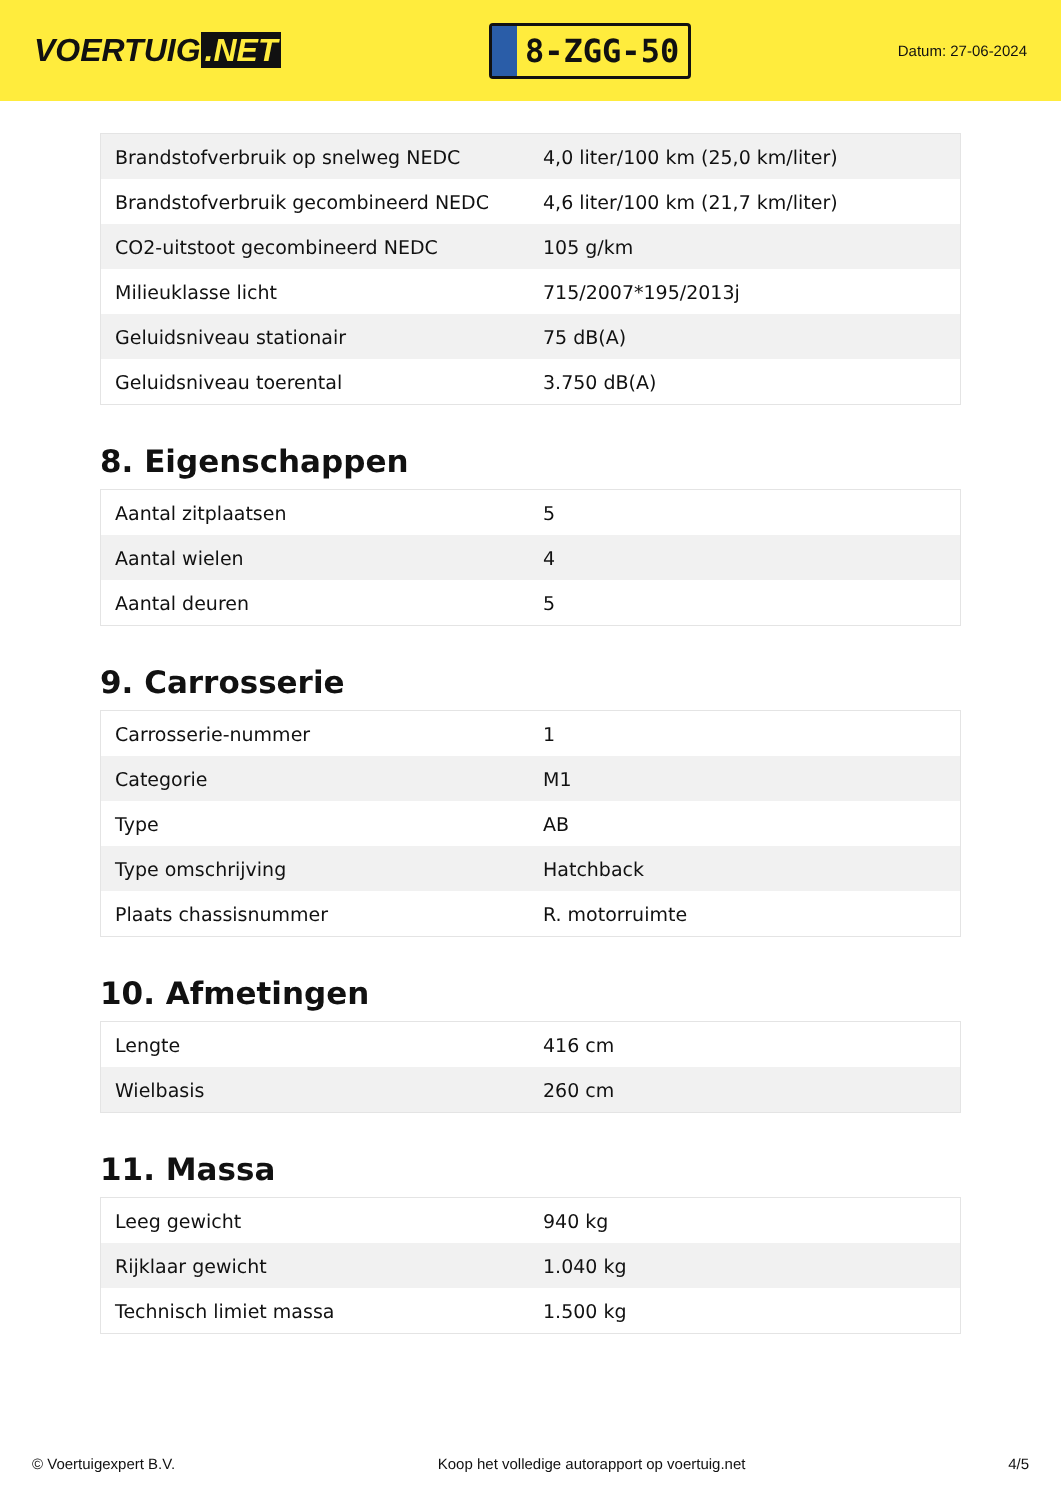VOERTUIG.NET
8-ZGG-50
Datum: 27-06-2024
| Brandstofverbruik op snelweg NEDC | 4,0 liter/100 km (25,0 km/liter) |
| Brandstofverbruik gecombineerd NEDC | 4,6 liter/100 km (21,7 km/liter) |
| CO2-uitstoot gecombineerd NEDC | 105 g/km |
| Milieuklasse licht | 715/2007*195/2013j |
| Geluidsniveau stationair | 75 dB(A) |
| Geluidsniveau toerental | 3.750 dB(A) |
8. Eigenschappen
| Aantal zitplaatsen | 5 |
| Aantal wielen | 4 |
| Aantal deuren | 5 |
9. Carrosserie
| Carrosserie-nummer | 1 |
| Categorie | M1 |
| Type | AB |
| Type omschrijving | Hatchback |
| Plaats chassisnummer | R. motorruimte |
10. Afmetingen
| Lengte | 416 cm |
| Wielbasis | 260 cm |
11. Massa
| Leeg gewicht | 940 kg |
| Rijklaar gewicht | 1.040 kg |
| Technisch limiet massa | 1.500 kg |
© Voertuigexpert B.V. Koop het volledige autorapport op voertuig.net 4/5